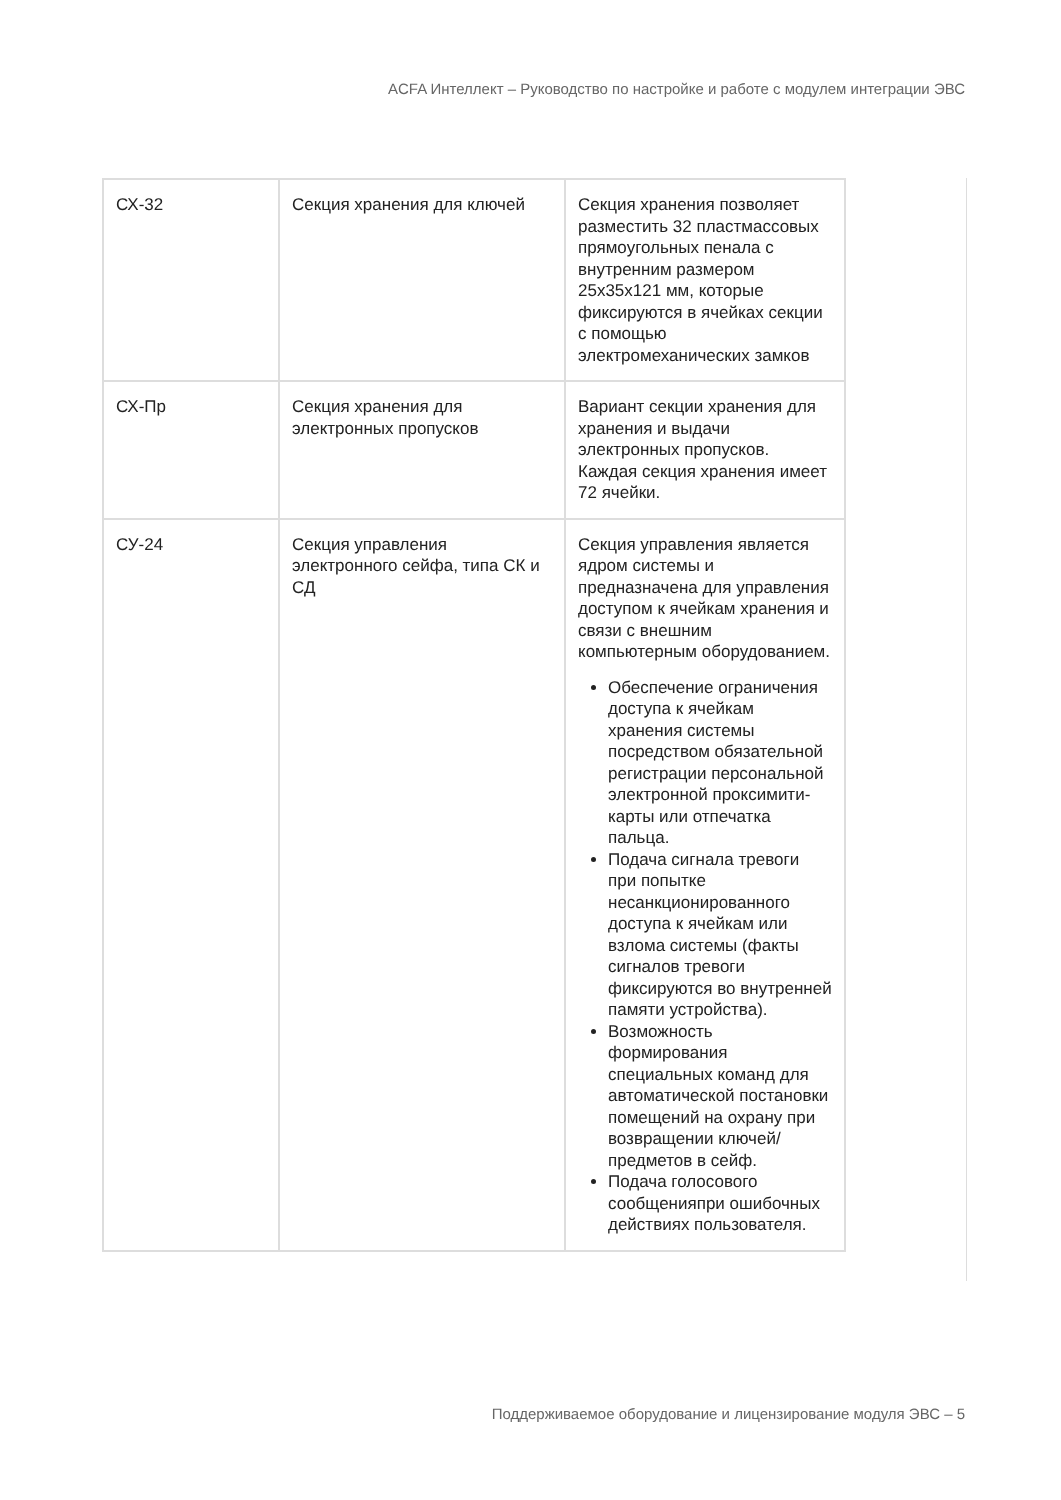ACFA Интеллект – Руководство по настройке и работе с модулем интеграции ЭВС
| СХ-32 | Секция хранения для ключей | Секция хранения позволяет разместить 32 пластмассовых прямоугольных пенала с внутренним размером 25х35х121 мм, которые фиксируются в ячейках секции с помощью электромеханических замков |
| СХ-Пр | Секция хранения для электронных пропусков | Вариант секции хранения для хранения и выдачи электронных пропусков. Каждая секция хранения имеет 72 ячейки. |
| СУ-24 | Секция управления электронного сейфа, типа СК и СД | Секция управления является ядром системы и предназначена для управления доступом к ячейкам хранения и связи с внешним компьютерным оборудованием. Обеспечение ограничения доступа к ячейкам хранения системы посредством обязательной регистрации персональной электронной проксимити-карты или отпечатка пальца. Подача сигнала тревоги при попытке несанкционированного доступа к ячейкам или взлома системы (факты сигналов тревоги фиксируются во внутренней памяти устройства). Возможность формирования специальных команд для автоматической постановки помещений на охрану при возвращении ключей/предметов в сейф. Подача голосового сообщенияпри ошибочных действиях пользователя. |
Поддерживаемое оборудование и лицензирование модуля ЭВС – 5